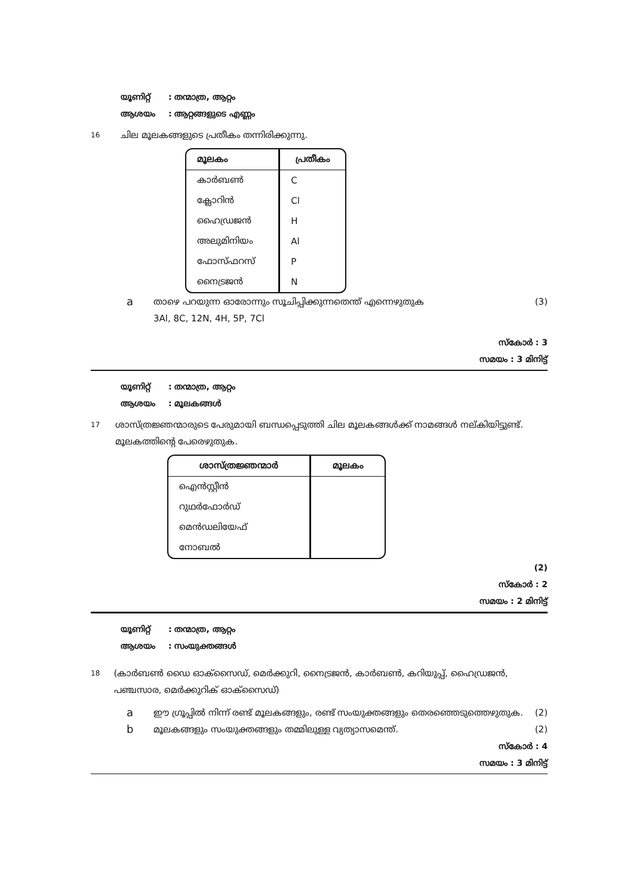യൂണിറ്റ്: തന്മാത്ര, ആറ്റം
ആശയം: ആറ്റങ്ങളുടെ എണ്ണം
16
ചില മൂലകങ്ങളുടെ പ്രതീകം തന്നിരിക്കുന്നു.
| മൂലകം | പ്രതീകം |
| --- | --- |
| കാർബൺ | C |
| ക്ലോറിൻ | Cl |
| ഹൈഡ്രജൻ | H |
| അലുമിനിയം | Al |
| ഫോസ്ഫറസ് | P |
| നൈട്രജൻ | N |
a
താഴെ പറയുന്ന ഓരോന്നും സൂചിപ്പിക്കുന്നതെന്ത് എന്നെഴുതുക
3Al, 8C, 12N, 4H, 5P, 7Cl
(3)
സ്കോർ : 3
സമയം : 3 മിനിട്ട്
യൂണിറ്റ്: തന്മാത്ര, ആറ്റം
ആശയം: മൂലകങ്ങൾ
17
ശാസ്ത്രജ്ഞന്മാരുടെ പേരുമായി ബന്ധപ്പെടുത്തി ചില മൂലകങ്ങൾക്ക് നാമങ്ങൾ നല്കിയിട്ടുണ്ട്. മൂലകത്തിന്റെ പേരെഴുതുക.
| ശാസ്ത്രജ്ഞന്മാർ | മൂലകം |
| --- | --- |
| ഐൻസ്റ്റീൻ | |
| റുഥർഫോർഡ് | |
| മെൻഡലിയേഫ് | |
| നോബൽ | |
(2)
സ്കോർ : 2
സമയം : 2 മിനിട്ട്
യൂണിറ്റ്: തന്മാത്ര, ആറ്റം
ആശയം: സംയുക്തങ്ങൾ
18
(കാർബൺ ഡൈ ഓക്സൈഡ്, മെർക്കുറി, നൈട്രജൻ, കാർബൺ, കറിയുപ്പ്, ഹൈഡ്രജൻ, പഞ്ചസാര, മെർക്കുറിക് ഓക്സൈഡ്)
a
ഈ ഗ്രൂപ്പിൽ നിന്ന് രണ്ട് മൂലകങ്ങളും, രണ്ട് സംയുക്തങ്ങളും തെരഞ്ഞെടുത്തെഴുതുക.
(2)
b
മൂലകങ്ങളും സംയുക്തങ്ങളും തമ്മിലുള്ള വ്യത്യാസമെന്ത്.
(2)
സ്കോർ : 4
സമയം : 3 മിനിട്ട്